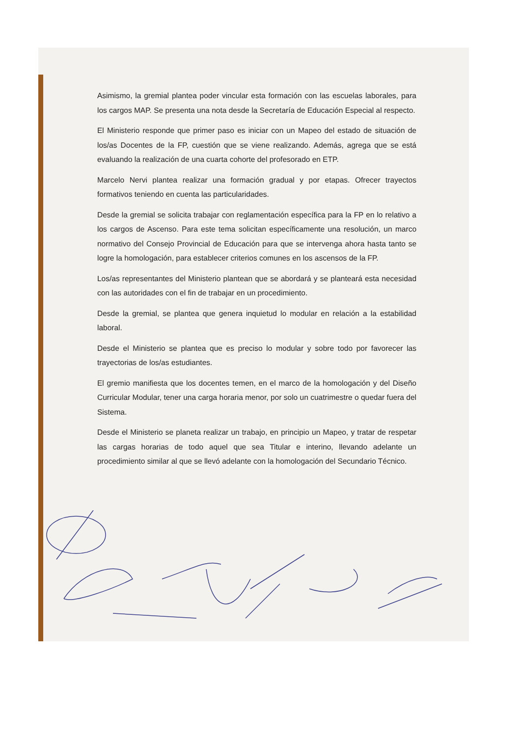Asimismo, la gremial plantea poder vincular esta formación con las escuelas laborales, para los cargos MAP. Se presenta una nota desde la Secretaría de Educación Especial al respecto.
El Ministerio responde que primer paso es iniciar con un Mapeo del estado de situación de los/as Docentes de la FP, cuestión que se viene realizando. Además, agrega que se está evaluando la realización de una cuarta cohorte del profesorado en ETP.
Marcelo Nervi plantea realizar una formación gradual y por etapas. Ofrecer trayectos formativos teniendo en cuenta las particularidades.
Desde la gremial se solicita trabajar con reglamentación específica para la FP en lo relativo a los cargos de Ascenso. Para este tema solicitan específicamente una resolución, un marco normativo del Consejo Provincial de Educación para que se intervenga ahora hasta tanto se logre la homologación, para establecer criterios comunes en los ascensos de la FP.
Los/as representantes del Ministerio plantean que se abordará y se planteará esta necesidad con las autoridades con el fin de trabajar en un procedimiento.
Desde la gremial, se plantea que genera inquietud lo modular en relación a la estabilidad laboral.
Desde el Ministerio se plantea que es preciso lo modular y sobre todo por favorecer las trayectorias de los/as estudiantes.
El gremio manifiesta que los docentes temen, en el marco de la homologación y del Diseño Curricular Modular, tener una carga horaria menor, por solo un cuatrimestre o quedar fuera del Sistema.
Desde el Ministerio se planeta realizar un trabajo, en principio un Mapeo, y tratar de respetar las cargas horarias de todo aquel que sea Titular e interino, llevando adelante un procedimiento similar al que se llevó adelante con la homologación del Secundario Técnico.